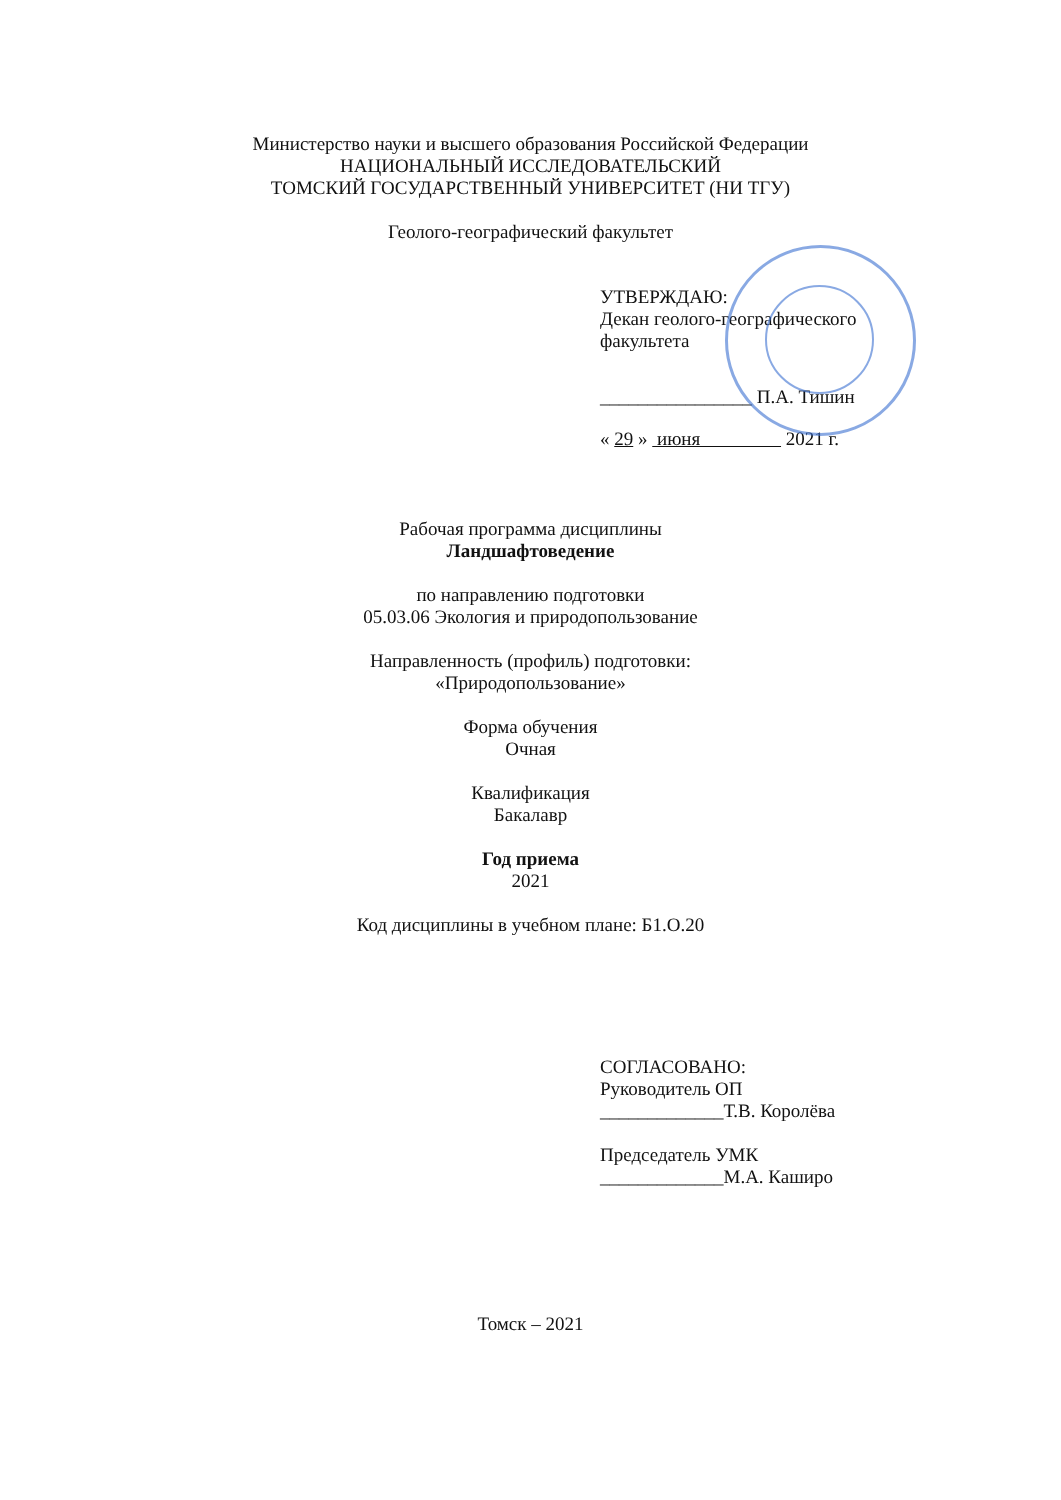Министерство науки и высшего образования Российской Федерации
НАЦИОНАЛЬНЫЙ ИССЛЕДОВАТЕЛЬСКИЙ
ТОМСКИЙ ГОСУДАРСТВЕННЫЙ УНИВЕРСИТЕТ (НИ ТГУ)
Геолого-географический факультет
УТВЕРЖДАЮ:
Декан геолого-географического
факультета
________________ П.А. Тишин
« 29 » июня 2021 г.
Рабочая программа дисциплины
Ландшафтоведение
по направлению подготовки
05.03.06 Экология и природопользование
Направленность (профиль) подготовки:
«Природопользование»
Форма обучения
Очная
Квалификация
Бакалавр
Год приема
2021
Код дисциплины в учебном плане: Б1.О.20
СОГЛАСОВАНО:
Руководитель ОП
_____________Т.В. Королёва
Председатель УМК
_____________М.А. Каширо
Томск – 2021